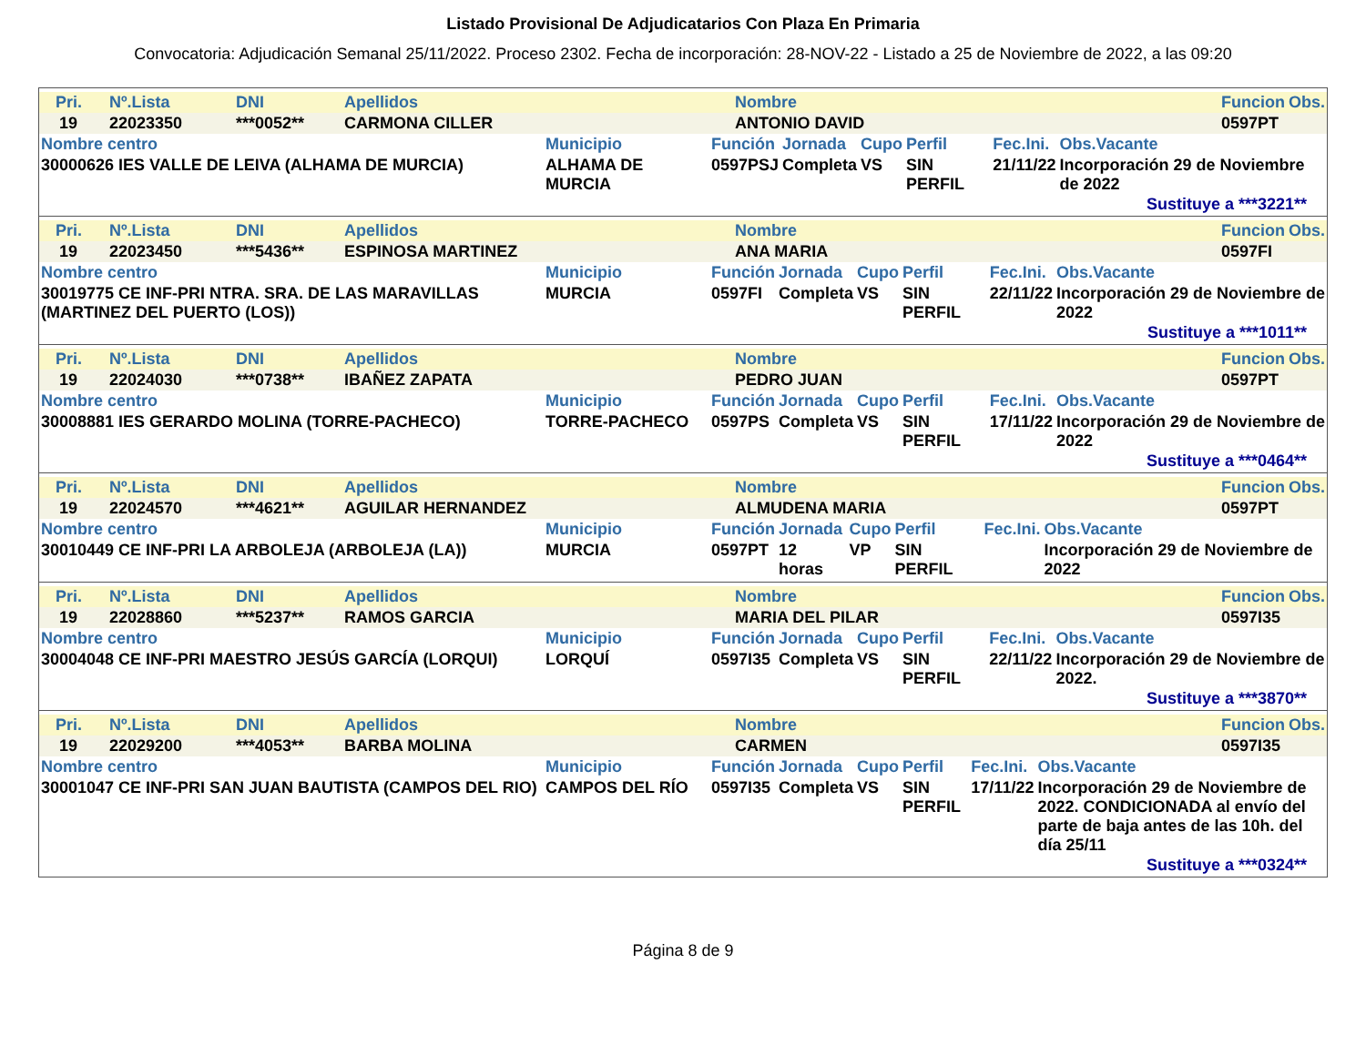Listado Provisional De Adjudicatarios Con Plaza En Primaria
Convocatoria: Adjudicación Semanal 25/11/2022. Proceso 2302. Fecha de incorporación: 28-NOV-22 - Listado a 25 de Noviembre de 2022, a las 09:20
| Pri. | Nº.Lista | DNI | Apellidos | Nombre | Funcion | Obs. |
| --- | --- | --- | --- | --- | --- | --- |
| 19 | 22023350 | ***0052** | CARMONA CILLER | ANTONIO DAVID | 0597PT | |
| Nombre centro | Municipio | Función | Jornada | Cupo | Perfil | Fec.Ini. | Obs.Vacante |
| --- | --- | --- | --- | --- | --- | --- | --- |
| 30000626 IES VALLE DE LEIVA (ALHAMA DE MURCIA) | ALHAMA DE MURCIA | 0597PSJ | Completa | VS | SIN PERFIL | 21/11/22 | Incorporación 29 de Noviembre de 2022 |
Sustituye a ***3221**
| Pri. | Nº.Lista | DNI | Apellidos | Nombre | Funcion | Obs. |
| --- | --- | --- | --- | --- | --- | --- |
| 19 | 22023450 | ***5436** | ESPINOSA MARTINEZ | ANA MARIA | 0597FI | |
| Nombre centro | Municipio | Función | Jornada | Cupo | Perfil | Fec.Ini. | Obs.Vacante |
| --- | --- | --- | --- | --- | --- | --- | --- |
| 30019775 CE INF-PRI NTRA. SRA. DE LAS MARAVILLAS (MARTINEZ DEL PUERTO (LOS)) | MURCIA | 0597FI | Completa | VS | SIN PERFIL | 22/11/22 | Incorporación 29 de Noviembre de 2022 |
Sustituye a ***1011**
| Pri. | Nº.Lista | DNI | Apellidos | Nombre | Funcion | Obs. |
| --- | --- | --- | --- | --- | --- | --- |
| 19 | 22024030 | ***0738** | IBAÑEZ ZAPATA | PEDRO JUAN | 0597PT | |
| Nombre centro | Municipio | Función | Jornada | Cupo | Perfil | Fec.Ini. | Obs.Vacante |
| --- | --- | --- | --- | --- | --- | --- | --- |
| 30008881 IES GERARDO MOLINA (TORRE-PACHECO) | TORRE-PACHECO | 0597PS | Completa | VS | SIN PERFIL | 17/11/22 | Incorporación 29 de Noviembre de 2022 |
Sustituye a ***0464**
| Pri. | Nº.Lista | DNI | Apellidos | Nombre | Funcion | Obs. |
| --- | --- | --- | --- | --- | --- | --- |
| 19 | 22024570 | ***4621** | AGUILAR HERNANDEZ | ALMUDENA MARIA | 0597PT | |
| Nombre centro | Municipio | Función | Jornada | Cupo | Perfil | Fec.Ini. | Obs.Vacante |
| --- | --- | --- | --- | --- | --- | --- | --- |
| 30010449 CE INF-PRI LA ARBOLEJA (ARBOLEJA (LA)) | MURCIA | 0597PT | 12 horas | VP | SIN PERFIL | | Incorporación 29 de Noviembre de 2022 |
| Pri. | Nº.Lista | DNI | Apellidos | Nombre | Funcion | Obs. |
| --- | --- | --- | --- | --- | --- | --- |
| 19 | 22028860 | ***5237** | RAMOS GARCIA | MARIA DEL PILAR | 0597I35 | |
| Nombre centro | Municipio | Función | Jornada | Cupo | Perfil | Fec.Ini. | Obs.Vacante |
| --- | --- | --- | --- | --- | --- | --- | --- |
| 30004048 CE INF-PRI MAESTRO JESÚS GARCÍA (LORQUI) | LORQUÍ | 0597I35 | Completa | VS | SIN PERFIL | 22/11/22 | Incorporación 29 de Noviembre de 2022. |
Sustituye a ***3870**
| Pri. | Nº.Lista | DNI | Apellidos | Nombre | Funcion | Obs. |
| --- | --- | --- | --- | --- | --- | --- |
| 19 | 22029200 | ***4053** | BARBA MOLINA | CARMEN | 0597I35 | |
| Nombre centro | Municipio | Función | Jornada | Cupo | Perfil | Fec.Ini. | Obs.Vacante |
| --- | --- | --- | --- | --- | --- | --- | --- |
| 30001047 CE INF-PRI SAN JUAN BAUTISTA (CAMPOS DEL RIO) | CAMPOS DEL RÍO | 0597I35 | Completa | VS | SIN PERFIL | 17/11/22 | Incorporación 29 de Noviembre de 2022. CONDICIONADA al envío del parte de baja antes de las 10h. del día 25/11 |
Sustituye a ***0324**
Página 8 de 9